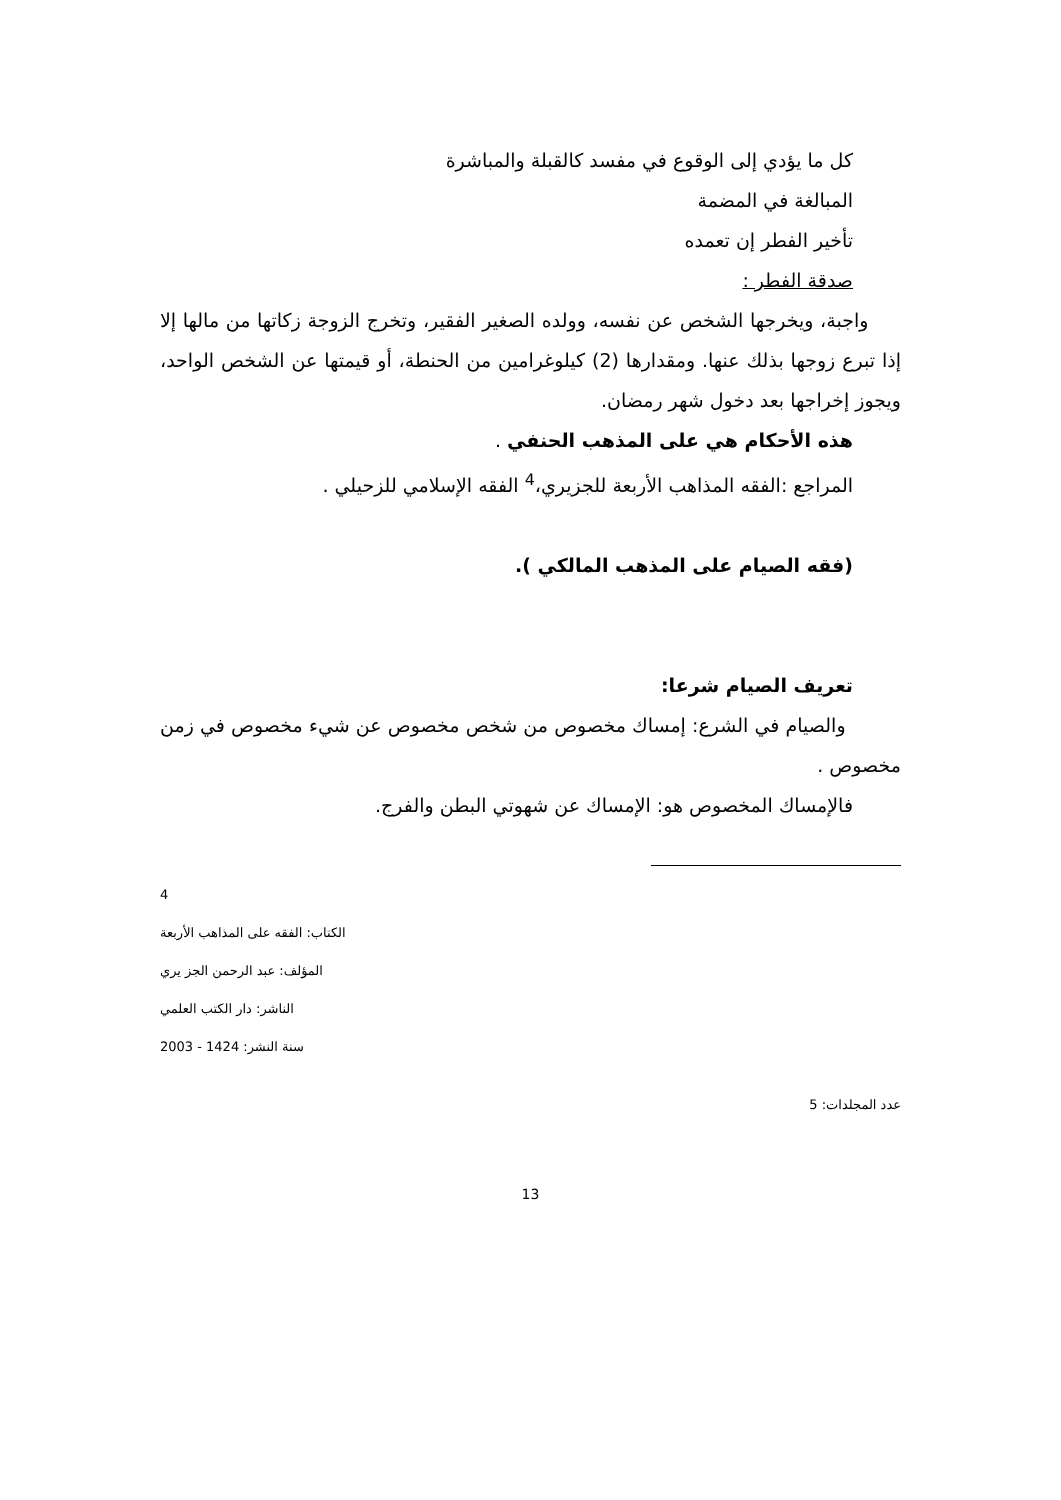كل ما يؤدي إلى الوقوع في مفسد كالقبلة والمباشرة
المبالغة في المضمة
تأخير الفطر إن تعمده
صدقة الفطر :
واجبة، ويخرجها الشخص عن نفسه، وولده الصغير الفقير، وتخرج الزوجة زكاتها من مالها إلا إذا تبرع زوجها بذلك عنها. ومقدارها (2) كيلوغرامين من الحنطة، أو قيمتها عن الشخص الواحد، ويجوز إخراجها بعد دخول شهر رمضان.
هذه الأحكام هي على المذهب الحنفي .
المراجع :الفقه المذاهب الأربعة للجزيري،<sup>4</sup> الفقه الإسلامي للزحيلي .
(فقه الصيام على المذهب المالكي ).
تعريف الصيام شرعا:
والصيام في الشرع: إمساك مخصوص من شخص مخصوص عن شيء مخصوص في زمن مخصوص .
فالإمساك المخصوص هو: الإمساك عن شهوتي البطن والفرج.
4
الكتاب: الفقه على المذاهب الأربعة
المؤلف: عبد الرحمن الجز يري
الناشر: دار الكتب العلمي
سنة النشر: 1424 - 2003
عدد المجلدات: 5
13